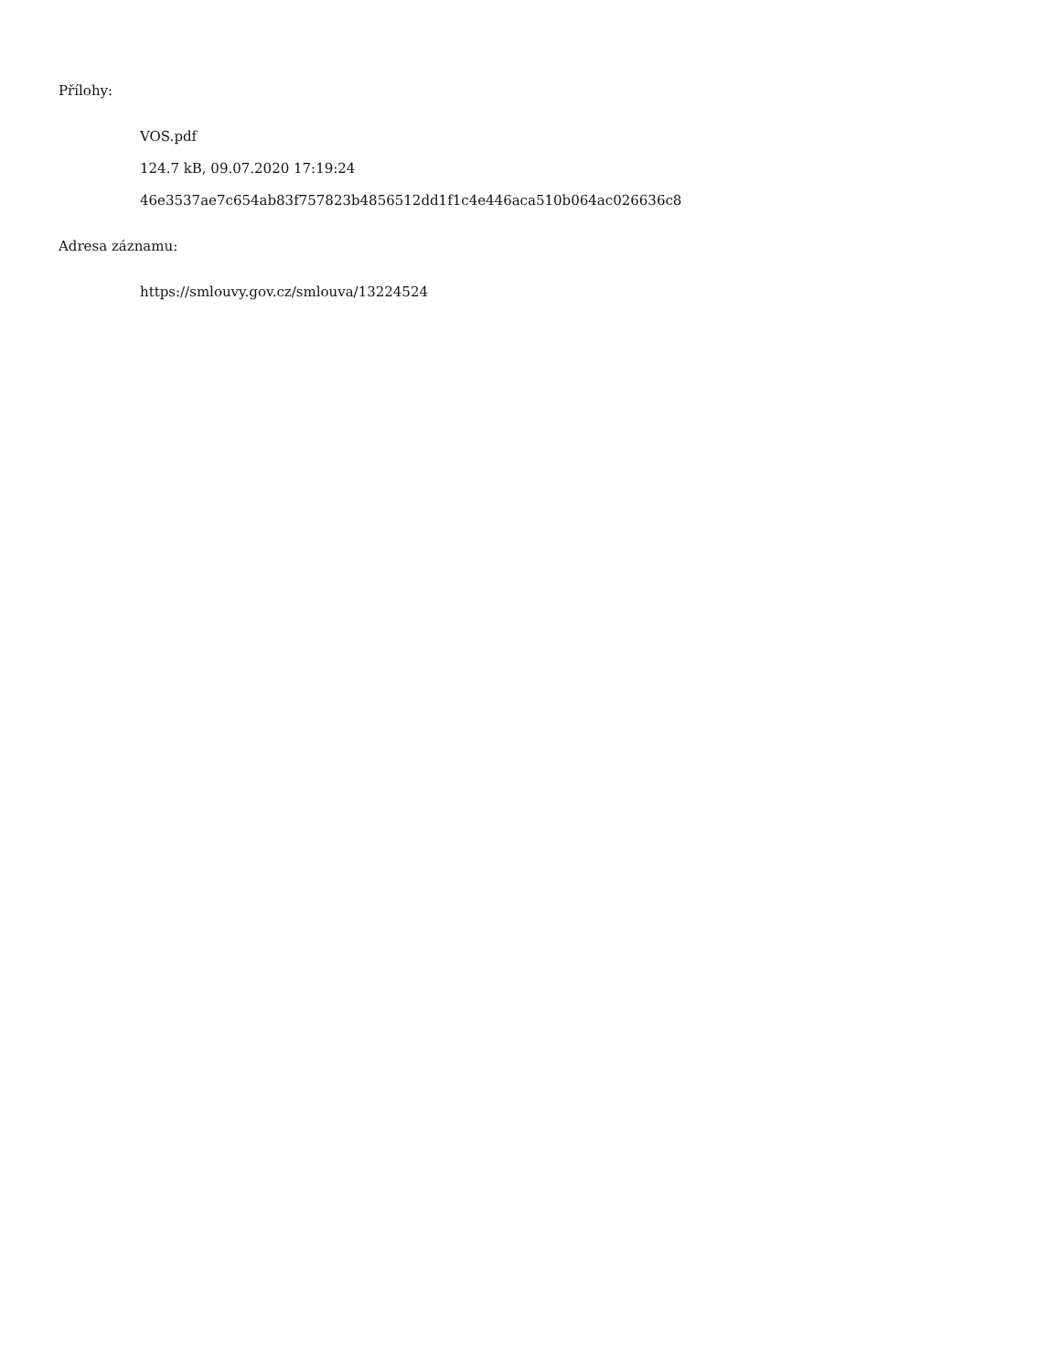Přílohy:
VOS.pdf
124.7 kB, 09.07.2020 17:19:24
46e3537ae7c654ab83f757823b4856512dd1f1c4e446aca510b064ac026636c8
Adresa záznamu:
https://smlouvy.gov.cz/smlouva/13224524